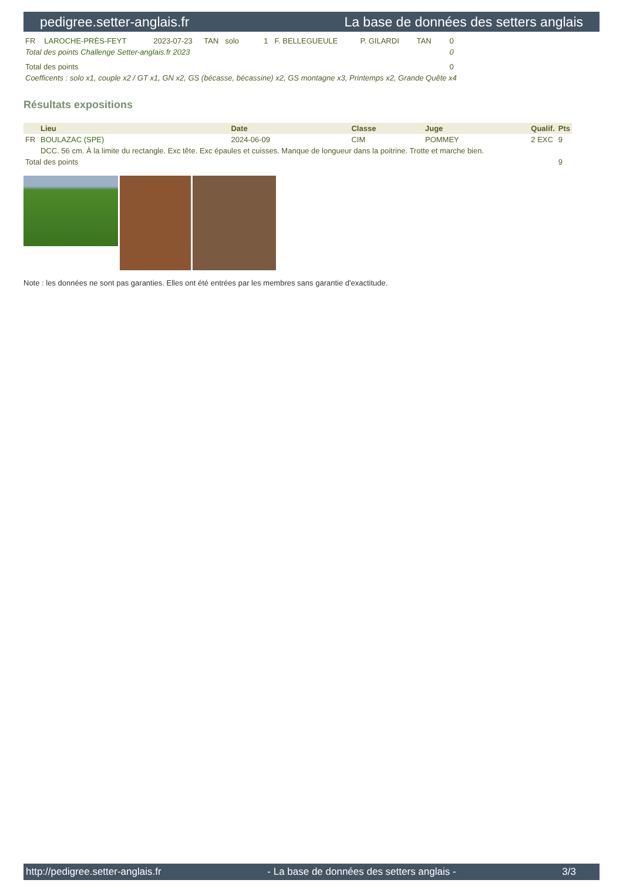pedigree.setter-anglais.fr La base de données des setters anglais
| FR | LAROCHE-PRÈS-FEYT | 2023-07-23 | TAN | solo | 1 | F. BELLEGUEULE | P. GILARDI | TAN | 0 |
| Total des points Challenge Setter-anglais.fr 2023 | | | | | | | | | 0 |
| Total des points | | | | | | | | | 0 |
| Coefficents : solo x1, couple x2 / GT x1, GN x2, GS (bécasse, bécassine) x2, GS montagne x3, Printemps x2, Grande Quête x4 | | | | | | | | | |
Résultats expositions
| | Lieu | Date | Classe | Juge | Qualif. | Pts |
| --- | --- | --- | --- | --- | --- | --- |
| FR | BOULAZAC (SPE) | 2024-06-09 | CIM | POMMEY | 2 EXC | 9 |
| | DCC. 56 cm. À la limite du rectangle. Exc tête. Exc épaules et cuisses. Manque de longueur dans la poitrine. Trotte et marche bien. | | | | | |
| Total des points | | | | | | 9 |
Note : les données ne sont pas garanties. Elles ont été entrées par les membres sans garantie d'exactitude.
http://pedigree.setter-anglais.fr - La base de données des setters anglais - 3/3